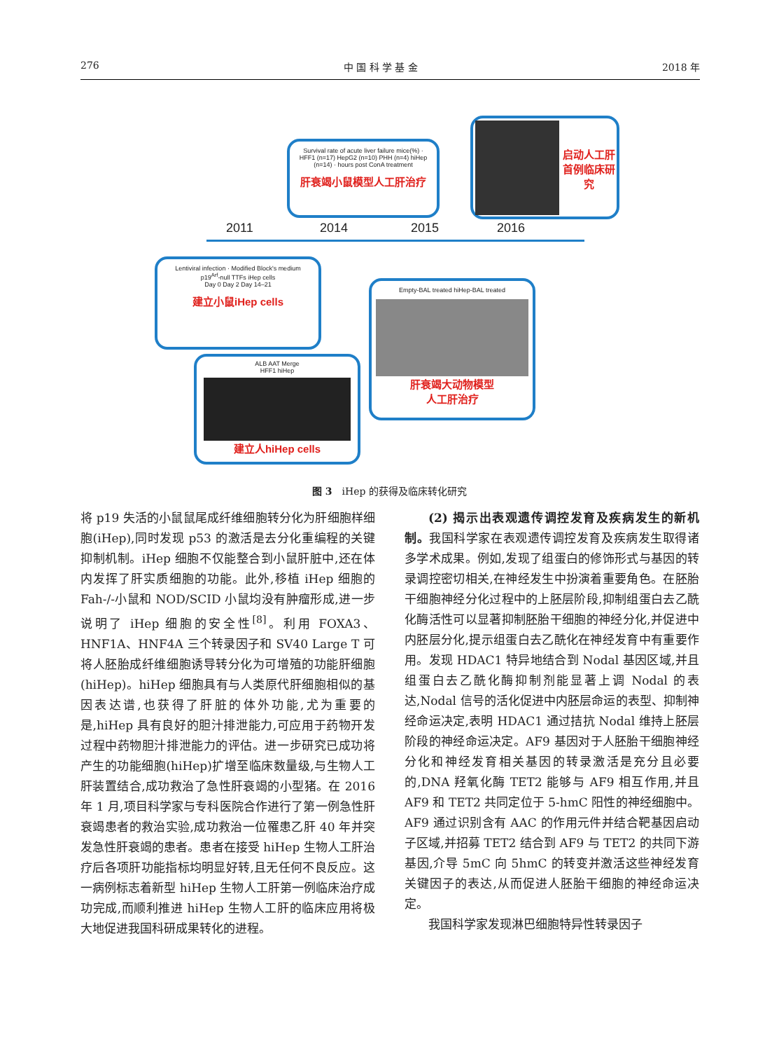276 中 国 科 学 基 金 2018 年
2011 2014 2015 2016
Survival rate of acute liver failure mice(%) · HFF1 (n=17) HepG2 (n=10) PHH (n=4) hiHep (n=14) · hours post ConA treatment
肝衰竭小鼠模型人工肝治疗
启动人工肝首例临床研究
Lentiviral infection · Modified Block's medium
p19<sup>Arf</sup>-null TTFs iHep cells
Day 0 Day 2 Day 14–21
建立小鼠iHep cells
ALB AAT Merge
HFF1 hiHep
建立人hiHep cells
Empty-BAL treated hiHep-BAL treated
肝衰竭大动物模型
人工肝治疗
图 3　iHep 的获得及临床转化研究
将 p19 失活的小鼠鼠尾成纤维细胞转分化为肝细胞样细胞(iHep),同时发现 p53 的激活是去分化重编程的关键抑制机制。iHep 细胞不仅能整合到小鼠肝脏中,还在体内发挥了肝实质细胞的功能。此外,移植 iHep 细胞的 Fah-/-小鼠和 NOD/SCID 小鼠均没有肿瘤形成,进一步说明了 iHep 细胞的安全性<sup>[8]</sup>。利用 FOXA3、HNF1A、HNF4A 三个转录因子和 SV40 Large T 可将人胚胎成纤维细胞诱导转分化为可增殖的功能肝细胞(hiHep)。hiHep 细胞具有与人类原代肝细胞相似的基因表达谱,也获得了肝脏的体外功能,尤为重要的是,hiHep 具有良好的胆汁排泄能力,可应用于药物开发过程中药物胆汁排泄能力的评估。进一步研究已成功将产生的功能细胞(hiHep)扩增至临床数量级,与生物人工肝装置结合,成功救治了急性肝衰竭的小型猪。在 2016 年 1 月,项目科学家与专科医院合作进行了第一例急性肝衰竭患者的救治实验,成功救治一位罹患乙肝 40 年并突发急性肝衰竭的患者。患者在接受 hiHep 生物人工肝治疗后各项肝功能指标均明显好转,且无任何不良反应。这一病例标志着新型 hiHep 生物人工肝第一例临床治疗成功完成,而顺利推进 hiHep 生物人工肝的临床应用将极大地促进我国科研成果转化的进程。
(2) 揭示出表观遗传调控发育及疾病发生的新机制。我国科学家在表观遗传调控发育及疾病发生取得诸多学术成果。例如,发现了组蛋白的修饰形式与基因的转录调控密切相关,在神经发生中扮演着重要角色。在胚胎干细胞神经分化过程中的上胚层阶段,抑制组蛋白去乙酰化酶活性可以显著抑制胚胎干细胞的神经分化,并促进中内胚层分化,提示组蛋白去乙酰化在神经发育中有重要作用。发现 HDAC1 特异地结合到 Nodal 基因区域,并且组蛋白去乙酰化酶抑制剂能显著上调 Nodal 的表达,Nodal 信号的活化促进中内胚层命运的表型、抑制神经命运决定,表明 HDAC1 通过拮抗 Nodal 维持上胚层阶段的神经命运决定。AF9 基因对于人胚胎干细胞神经分化和神经发育相关基因的转录激活是充分且必要的,DNA 羟氧化酶 TET2 能够与 AF9 相互作用,并且 AF9 和 TET2 共同定位于 5-hmC 阳性的神经细胞中。AF9 通过识别含有 AAC 的作用元件并结合靶基因启动子区域,并招募 TET2 结合到 AF9 与 TET2 的共同下游基因,介导 5mC 向 5hmC 的转变并激活这些神经发育关键因子的表达,从而促进人胚胎干细胞的神经命运决定。
我国科学家发现淋巴细胞特异性转录因子